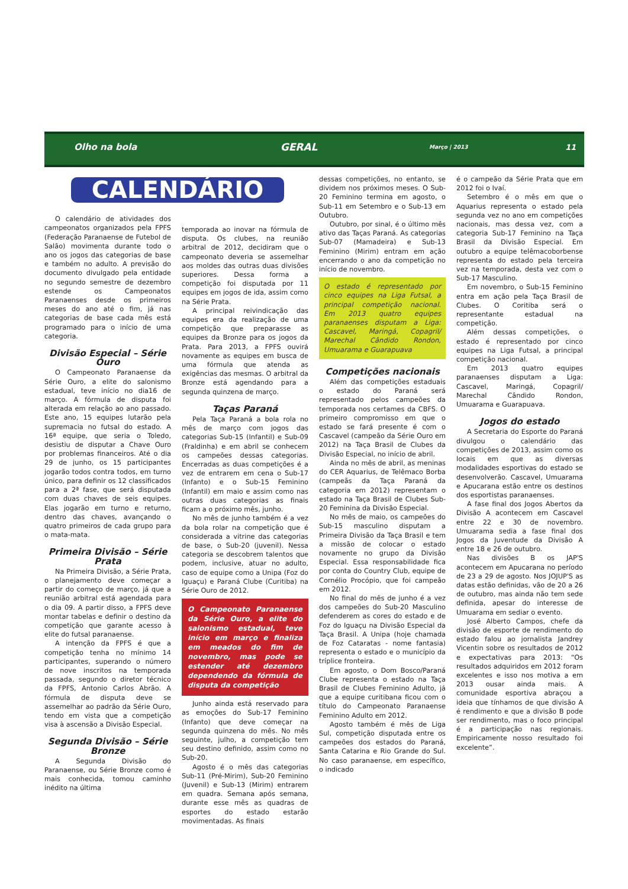Olho na bola GERAL Março | 2013 11
CALENDÁRIO
O calendário de atividades dos campeonatos organizados pela FPFS (Federação Paranaense de Futebol de Salão) movimenta durante todo o ano os jogos das categorias de base e também no adulto. A previsão do documento divulgado pela entidade no segundo semestre de dezembro estende os Campeonatos Paranaenses desde os primeiros meses do ano até o fim, já nas categorias de base cada mês está programado para o início de uma categoria.
Divisão Especial – Série Ouro
O Campeonato Paranaense da Série Ouro, a elite do salonismo estadual, teve início no dia16 de março. A fórmula de disputa foi alterada em relação ao ano passado. Este ano, 15 equipes lutarão pela supremacia no futsal do estado. A 16ª equipe, que seria o Toledo, desistiu de disputar a Chave Ouro por problemas financeiros. Até o dia 29 de junho, os 15 participantes jogarão todos contra todos, em turno único, para definir os 12 classificados para a 2ª fase, que será disputada com duas chaves de seis equipes. Elas jogarão em turno e returno, dentro das chaves, avançando o quatro primeiros de cada grupo para o mata-mata.
Primeira Divisão – Série Prata
Na Primeira Divisão, a Série Prata, o planejamento deve começar a partir do começo de março, já que a reunião arbitral está agendada para o dia 09. A partir disso, a FPFS deve montar tabelas e definir o destino da competição que garante acesso à elite do futsal paranaense.
A intenção da FPFS é que a competição tenha no mínimo 14 participantes, superando o número de nove inscritos na temporada passada, segundo o diretor técnico da FPFS, Antonio Carlos Abrão. A fórmula de disputa deve se assemelhar ao padrão da Série Ouro, tendo em vista que a competição visa à ascensão a Divisão Especial.
Segunda Divisão – Série Bronze
A Segunda Divisão do Paranaense, ou Série Bronze como é mais conhecida, tomou caminho inédito na última
temporada ao inovar na fórmula de disputa. Os clubes, na reunião arbitral de 2012, decidiram que o campeonato deveria se assemelhar aos moldes das outras duas divisões superiores. Dessa forma a competição foi disputada por 11 equipes em jogos de ida, assim como na Série Prata.
A principal reivindicação das equipes era da realização de uma competição que preparasse as equipes da Bronze para os jogos da Prata. Para 2013, a FPFS ouvirá novamente as equipes em busca de uma fórmula que atenda as exigências das mesmas. O arbitral da Bronze está agendando para a segunda quinzena de março.
Taças Paraná
Pela Taça Paraná a bola rola no mês de março com jogos das categorias Sub-15 (Infantil) e Sub-09 (Fraldinha) e em abril se conhecem os campeões dessas categorias. Encerradas as duas competições é a vez de entrarem em cena o Sub-17 (Infanto) e o Sub-15 Feminino (Infantil) em maio e assim como nas outras duas categorias as finais ficam a o próximo mês, junho.
No mês de junho também é a vez da bola rolar na competição que é considerada a vitrine das categorias de base, o Sub-20 (juvenil). Nessa categoria se descobrem talentos que podem, inclusive, atuar no adulto, caso de equipe como a Unipa (Foz do Iguaçu) e Paraná Clube (Curitiba) na Série Ouro de 2012.
O Campeonato Paranaense da Série Ouro, a elite do salonismo estadual, teve início em março e finaliza em meados do fim de novembro, mas pode se estender até dezembro dependendo da fórmula de disputa da competição
Junho ainda está reservado para as emoções do Sub-17 Feminino (Infanto) que deve começar na segunda quinzena do mês. No mês seguinte, julho, a competição tem seu destino definido, assim como no Sub-20.
Agosto é o mês das categorias Sub-11 (Pré-Mirim), Sub-20 Feminino (Juvenil) e Sub-13 (Mirim) entrarem em quadra. Semana após semana, durante esse mês as quadras de esportes do estado estarão movimentadas. As finais
dessas competições, no entanto, se dividem nos próximos meses. O Sub-20 Feminino termina em agosto, o Sub-11 em Setembro e o Sub-13 em Outubro.
Outubro, por sinal, é o último mês ativo das Taças Paraná. As categorias Sub-07 (Mamadeira) e Sub-13 Feminino (Mirim) entram em ação encerrando o ano da competição no início de novembro.
O estado é representado por cinco equipes na Liga Futsal, a principal competição nacional. Em 2013 quatro equipes paranaenses disputam a Liga: Cascavel, Maringá, Copagril/ Marechal Cândido Rondon, Umuarama e Guarapuava
Competições nacionais
Além das competições estaduais o estado do Paraná será representado pelos campeões da temporada nos certames da CBFS. O primeiro compromisso em que o estado se fará presente é com o Cascavel (campeão da Série Ouro em 2012) na Taça Brasil de Clubes da Divisão Especial, no início de abril.
Ainda no mês de abril, as meninas do CER Aquarius, de Telêmaco Borba (campeãs da Taça Paraná da categoria em 2012) representam o estado na Taça Brasil de Clubes Sub-20 Feminina da Divisão Especial.
No mês de maio, os campeões do Sub-15 masculino disputam a Primeira Divisão da Taça Brasil e tem a missão de colocar o estado novamente no grupo da Divisão Especial. Essa responsabilidade fica por conta do Country Club, equipe de Cornélio Procópio, que foi campeão em 2012.
No final do mês de junho é a vez dos campeões do Sub-20 Masculino defenderem as cores do estado e de Foz do Iguaçu na Divisão Especial da Taça Brasil. A Unipa (hoje chamada de Foz Cataratas - nome fantasia) representa o estado e o município da tríplice fronteira.
Em agosto, o Dom Bosco/Paraná Clube representa o estado na Taça Brasil de Clubes Feminino Adulto, já que a equipe curitibana ficou com o título do Campeonato Paranaense Feminino Adulto em 2012.
Agosto também é mês de Liga Sul, competição disputada entre os campeões dos estados do Paraná, Santa Catarina e Rio Grande do Sul. No caso paranaense, em específico, o indicado
é o campeão da Série Prata que em 2012 foi o Ivaí.
Setembro é o mês em que o Aquarius representa o estado pela segunda vez no ano em competições nacionais, mas dessa vez, com a categoria Sub-17 Feminino na Taça Brasil da Divisão Especial. Em outubro a equipe telêmacoborbense representa do estado pela terceira vez na temporada, desta vez com o Sub-17 Masculino.
Em novembro, o Sub-15 Feminino entra em ação pela Taça Brasil de Clubes. O Coritiba será o representante estadual na competição.
Além dessas competições, o estado é representado por cinco equipes na Liga Futsal, a principal competição nacional.
Em 2013 quatro equipes paranaenses disputam a Liga: Cascavel, Maringá, Copagril/ Marechal Cândido Rondon, Umuarama e Guarapuava.
Jogos do estado
A Secretaria do Esporte do Paraná divulgou o calendário das competições de 2013, assim como os locais em que as diversas modalidades esportivas do estado se desenvolverão. Cascavel, Umuarama e Apucarana estão entre os destinos dos esportistas paranaenses.
A fase final dos Jogos Abertos da Divisão A acontecem em Cascavel entre 22 e 30 de novembro. Umuarama sedia a fase final dos Jogos da Juventude da Divisão A entre 18 e 26 de outubro.
Nas divisões B os JAP'S acontecem em Apucarana no período de 23 a 29 de agosto. Nos JOJUP'S as datas estão definidas, vão de 20 a 26 de outubro, mas ainda não tem sede definida, apesar do interesse de Umuarama em sediar o evento.
José Alberto Campos, chefe da divisão de esporte de rendimento do estado falou ao jornalista Jandrey Vicentin sobre os resultados de 2012 e expectativas para 2013: “Os resultados adquiridos em 2012 foram excelentes e isso nos motiva a em 2013 ousar ainda mais. A comunidade esportiva abraçou a ideia que tínhamos de que divisão A é rendimento e que a divisão B pode ser rendimento, mas o foco principal é a participação nas regionais. Empiricamente nosso resultado foi excelente”.